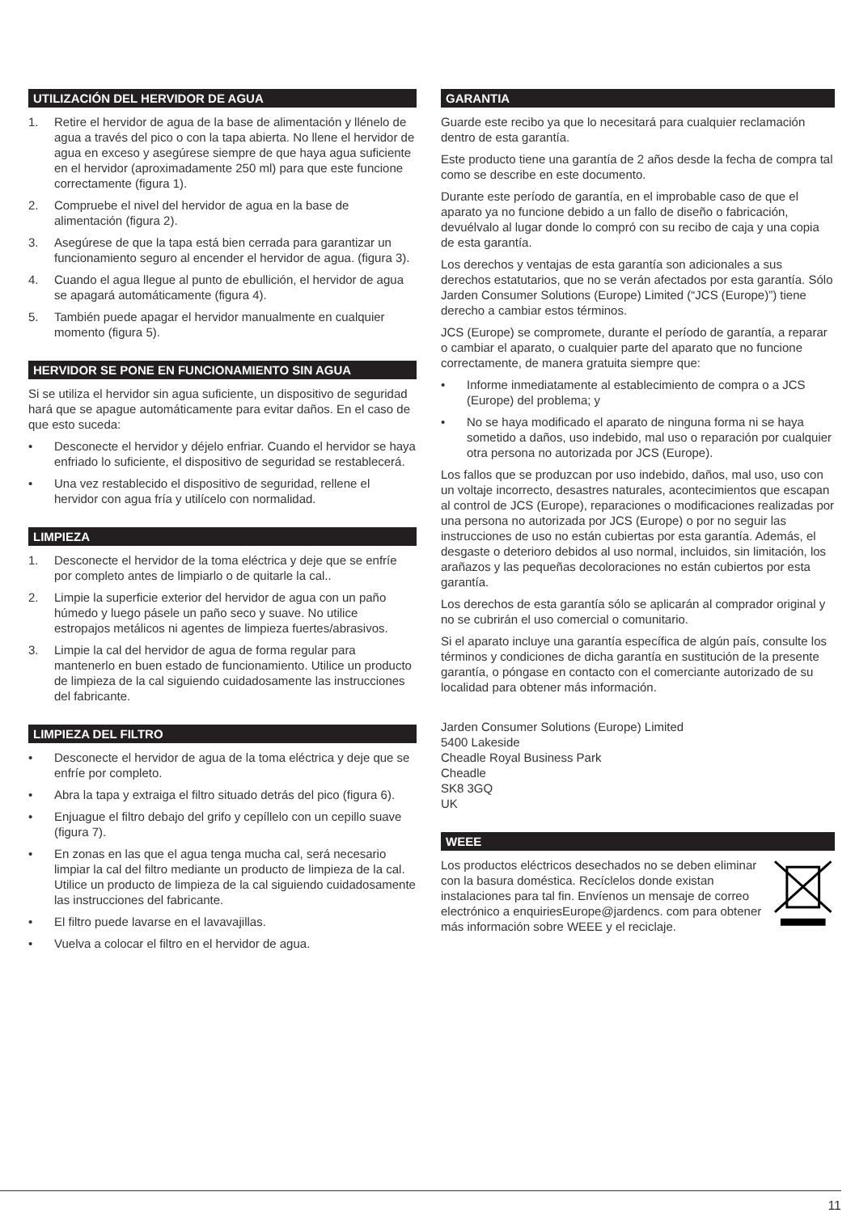UTILIZACIÓN DEL HERVIDOR DE AGUA
1. Retire el hervidor de agua de la base de alimentación y llénelo de agua a través del pico o con la tapa abierta. No llene el hervidor de agua en exceso y asegúrese siempre de que haya agua suficiente en el hervidor (aproximadamente 250 ml) para que este funcione correctamente (figura 1).
2. Compruebe el nivel del hervidor de agua en la base de alimentación (figura 2).
3. Asegúrese de que la tapa está bien cerrada para garantizar un funcionamiento seguro al encender el hervidor de agua. (figura 3).
4. Cuando el agua llegue al punto de ebullición, el hervidor de agua se apagará automáticamente (figura 4).
5. También puede apagar el hervidor manualmente en cualquier momento (figura 5).
HERVIDOR SE PONE EN FUNCIONAMIENTO SIN AGUA
Si se utiliza el hervidor sin agua suficiente, un dispositivo de seguridad hará que se apague automáticamente para evitar daños. En el caso de que esto suceda:
• Desconecte el hervidor y déjelo enfriar. Cuando el hervidor se haya enfriado lo suficiente, el dispositivo de seguridad se restablecerá.
• Una vez restablecido el dispositivo de seguridad, rellene el hervidor con agua fría y utilícelo con normalidad.
LIMPIEZA
1. Desconecte el hervidor de la toma eléctrica y deje que se enfríe por completo antes de limpiarlo o de quitarle la cal..
2. Limpie la superficie exterior del hervidor de agua con un paño húmedo y luego pásele un paño seco y suave. No utilice estropajos metálicos ni agentes de limpieza fuertes/abrasivos.
3. Limpie la cal del hervidor de agua de forma regular para mantenerlo en buen estado de funcionamiento. Utilice un producto de limpieza de la cal siguiendo cuidadosamente las instrucciones del fabricante.
LIMPIEZA DEL FILTRO
• Desconecte el hervidor de agua de la toma eléctrica y deje que se enfríe por completo.
• Abra la tapa y extraiga el filtro situado detrás del pico (figura 6).
• Enjuague el filtro debajo del grifo y cepíllelo con un cepillo suave (figura 7).
• En zonas en las que el agua tenga mucha cal, será necesario limpiar la cal del filtro mediante un producto de limpieza de la cal. Utilice un producto de limpieza de la cal siguiendo cuidadosamente las instrucciones del fabricante.
• El filtro puede lavarse en el lavavajillas.
• Vuelva a colocar el filtro en el hervidor de agua.
GARANTIA
Guarde este recibo ya que lo necesitará para cualquier reclamación dentro de esta garantía.
Este producto tiene una garantía de 2 años desde la fecha de compra tal como se describe en este documento.
Durante este período de garantía, en el improbable caso de que el aparato ya no funcione debido a un fallo de diseño o fabricación, devuélvalo al lugar donde lo compró con su recibo de caja y una copia de esta garantía.
Los derechos y ventajas de esta garantía son adicionales a sus derechos estatutarios, que no se verán afectados por esta garantía. Sólo Jarden Consumer Solutions (Europe) Limited (“JCS (Europe)”) tiene derecho a cambiar estos términos.
JCS (Europe) se compromete, durante el período de garantía, a reparar o cambiar el aparato, o cualquier parte del aparato que no funcione correctamente, de manera gratuita siempre que:
• Informe inmediatamente al establecimiento de compra o a JCS (Europe) del problema; y
• No se haya modificado el aparato de ninguna forma ni se haya sometido a daños, uso indebido, mal uso o reparación por cualquier otra persona no autorizada por JCS (Europe).
Los fallos que se produzcan por uso indebido, daños, mal uso, uso con un voltaje incorrecto, desastres naturales, acontecimientos que escapan al control de JCS (Europe), reparaciones o modificaciones realizadas por una persona no autorizada por JCS (Europe) o por no seguir las instrucciones de uso no están cubiertas por esta garantía. Además, el desgaste o deterioro debidos al uso normal, incluidos, sin limitación, los arañazos y las pequeñas decoloraciones no están cubiertos por esta garantía.
Los derechos de esta garantía sólo se aplicarán al comprador original y no se cubrirán el uso comercial o comunitario.
Si el aparato incluye una garantía específica de algún país, consulte los términos y condiciones de dicha garantía en sustitución de la presente garantía, o póngase en contacto con el comerciante autorizado de su localidad para obtener más información.
Jarden Consumer Solutions (Europe) Limited
5400 Lakeside
Cheadle Royal Business Park
Cheadle
SK8 3GQ
UK
WEEE
Los productos eléctricos desechados no se deben eliminar con la basura doméstica. Recíclelos donde existan instalaciones para tal fin. Envíenos un mensaje de correo electrónico a enquiriesEurope@jardencs. com para obtener más información sobre WEEE y el reciclaje.
11